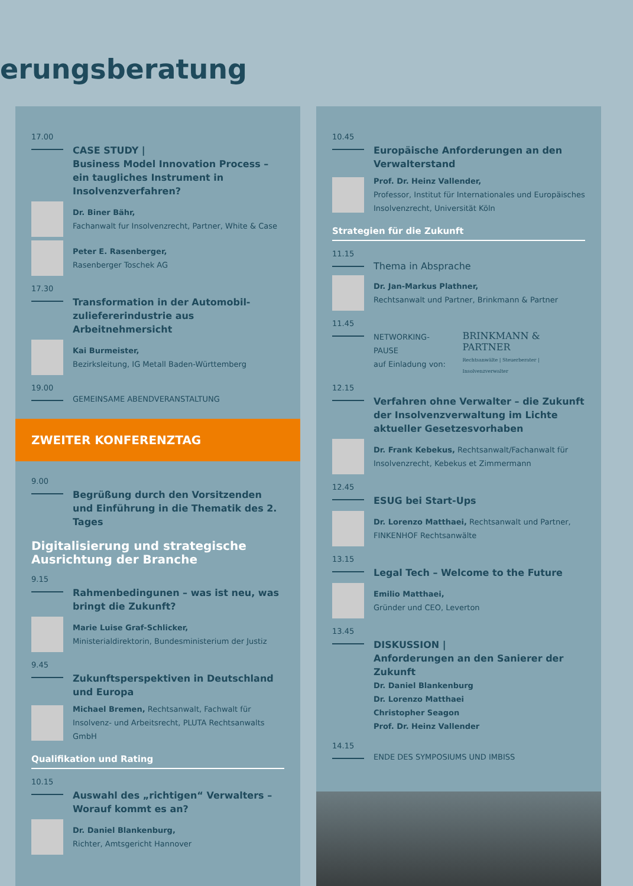erungsberatung
17.00
CASE STUDY |
Business Model Innovation Process – ein taugliches Instrument in Insolvenzverfahren?
Dr. Biner Bähr,
Fachanwalt fur Insolvenzrecht, Partner, White & Case
Peter E. Rasenberger,
Rasenberger Toschek AG
17.30
Transformation in der Automobil-zuliefererindustrie aus Arbeitnehmersicht
Kai Burmeister,
Bezirksleitung, IG Metall Baden-Württemberg
19.00
GEMEINSAME ABENDVERANSTALTUNG
ZWEITER KONFERENZTAG
9.00
Begrüßung durch den Vorsitzenden und Einführung in die Thematik des 2. Tages
Digitalisierung und strategische Ausrichtung der Branche
9.15
Rahmenbedingunen – was ist neu, was bringt die Zukunft?
Marie Luise Graf-Schlicker,
Ministerialdirektorin, Bundesministerium der Justiz
9.45
Zukunftsperspektiven in Deutschland und Europa
Michael Bremen, Rechtsanwalt, Fachwalt für Insolvenz- und Arbeitsrecht, PLUTA Rechtsanwalts GmbH
Qualifikation und Rating
10.15
Auswahl des „richtigen“ Verwalters – Worauf kommt es an?
Dr. Daniel Blankenburg,
Richter, Amtsgericht Hannover
10.45
Europäische Anforderungen an den Verwalterstand
Prof. Dr. Heinz Vallender,
Professor, Institut für Internationales und Europäisches Insolvenzrecht, Universität Köln
Strategien für die Zukunft
11.15
Thema in Absprache
Dr. Jan-Markus Plathner,
Rechtsanwalt und Partner, Brinkmann & Partner
11.45
NETWORKING-PAUSE
auf Einladung von:
BRINKMANN & PARTNER
Rechtsanwälte | Steuerberater | Insolvenzverwalter
12.15
Verfahren ohne Verwalter – die Zukunft der Insolvenzverwaltung im Lichte aktueller Gesetzesvorhaben
Dr. Frank Kebekus, Rechtsanwalt/Fachanwalt für Insolvenzrecht, Kebekus et Zimmermann
12.45
ESUG bei Start-Ups
Dr. Lorenzo Matthaei, Rechtsanwalt und Partner, FINKENHOF Rechtsanwälte
13.15
Legal Tech – Welcome to the Future
Emilio Matthaei,
Gründer und CEO, Leverton
13.45
DISKUSSION |
Anforderungen an den Sanierer der Zukunft
Dr. Daniel Blankenburg
Dr. Lorenzo Matthaei
Christopher Seagon
Prof. Dr. Heinz Vallender
14.15
ENDE DES SYMPOSIUMS UND IMBISS